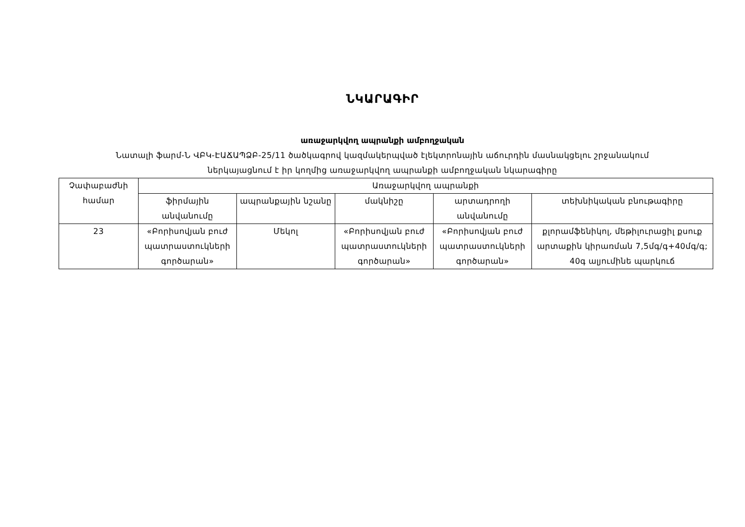ՆԿԱՐԱԳԻՐ
առաջարկվող ապրանքի ամբողջական
Նատալի ֆարմ-Ն ՎԲԿ-ԷԱՃԱՊՁԲ-25/11 ծածկագրով կազմակերպված էլեկտրոնային աճուրդին մասնակցելու շրջանակում
ներկայացնում է իր կողմից առաջարկվող ապրանքի ամբողջական նկարագիրը
| Չափաբաժնի համար | Առաջարկվող ապրանքի | | | | |
| --- | --- | --- | --- | --- | --- |
| | ֆիրմային անվանումը | ապրանքային նշանը | մակնիշը | արտադրողի անվանումը | տեխնիկական բնութագիրը |
| 23 | «Բորիսովյան բուժ պատրաստուկների գործարան» | Մեկոլ | «Բորիսովյան բուժ պատրաստուկների գործարան» | «Բորիսովյան բուժ պատրաստուկների գործարան» | քլորամֆենիկոլ, մեթիլուրացիլ քսուք արտաքին կիրառման 7,5մգ/գ+40մգ/գ; 40գ ալյումինե պարկուճ |